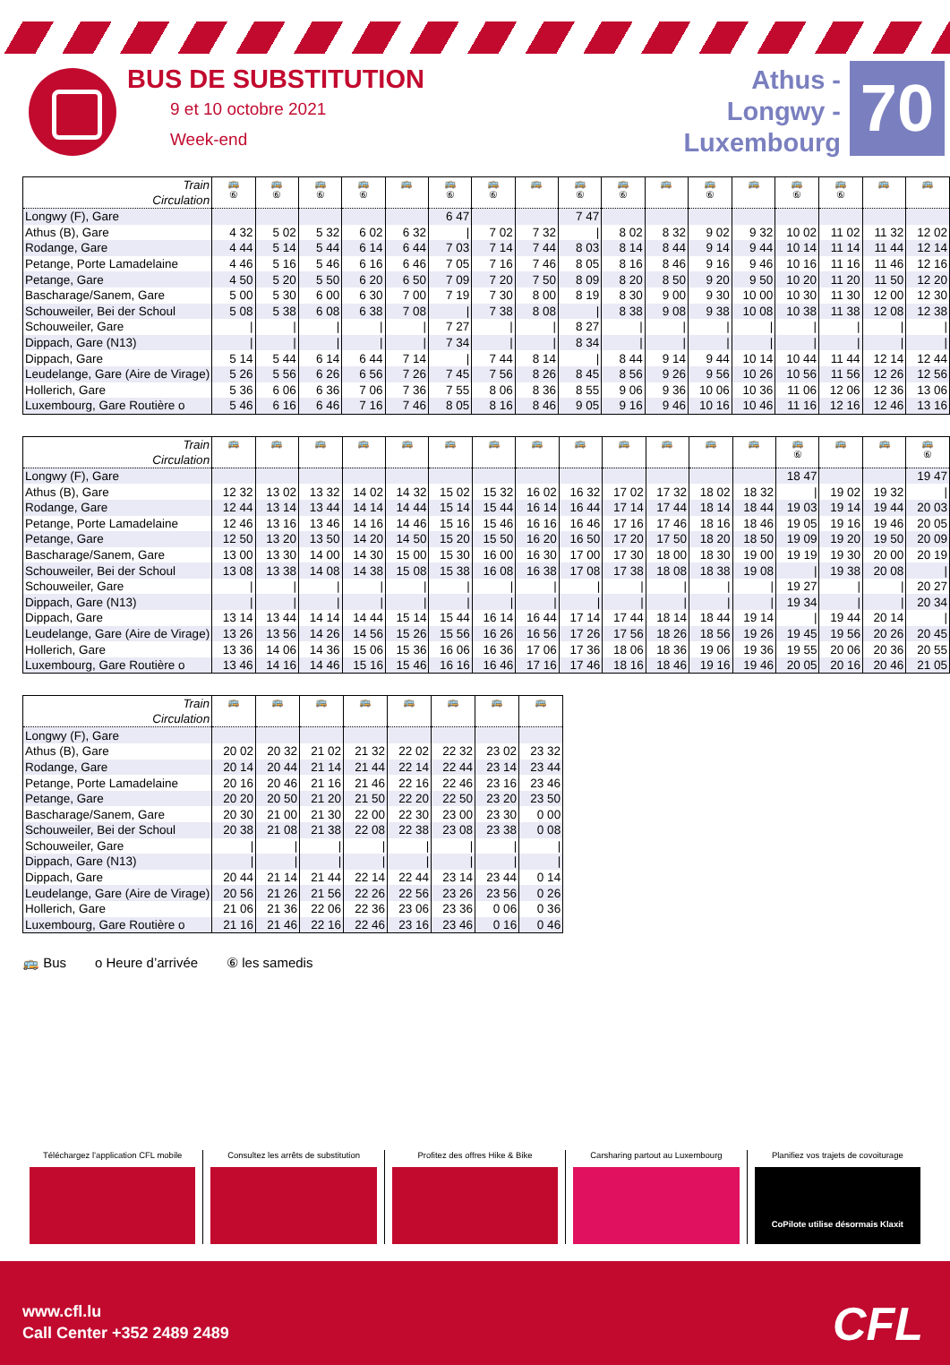BUS DE SUBSTITUTION
9 et 10 octobre 2021
Week-end
Athus -
Longwy -
Luxembourg
70
| Train Circulation | 🚌 ⑥ | 🚌 ⑥ | 🚌 ⑥ | 🚌 ⑥ | 🚌 | 🚌 ⑥ | 🚌 ⑥ | 🚌 | 🚌 ⑥ | 🚌 ⑥ | 🚌 | 🚌 ⑥ | 🚌 | 🚌 ⑥ | 🚌 ⑥ | 🚌 | 🚌 |
| --- | --- | --- | --- | --- | --- | --- | --- | --- | --- | --- | --- | --- | --- | --- | --- | --- | --- |
| Longwy (F), Gare | | | | | | 6 47 | | | 7 47 | | | | | | | | |
| Athus (B), Gare | 4 32 | 5 02 | 5 32 | 6 02 | 6 32 | / | 7 02 | 7 32 | / | 8 02 | 8 32 | 9 02 | 9 32 | 10 02 | 11 02 | 11 32 | 12 02 |
| Rodange, Gare | 4 44 | 5 14 | 5 44 | 6 14 | 6 44 | 7 03 | 7 14 | 7 44 | 8 03 | 8 14 | 8 44 | 9 14 | 9 44 | 10 14 | 11 14 | 11 44 | 12 14 |
| Petange, Porte Lamadelaine | 4 46 | 5 16 | 5 46 | 6 16 | 6 46 | 7 05 | 7 16 | 7 46 | 8 05 | 8 16 | 8 46 | 9 16 | 9 46 | 10 16 | 11 16 | 11 46 | 12 16 |
| Petange, Gare | 4 50 | 5 20 | 5 50 | 6 20 | 6 50 | 7 09 | 7 20 | 7 50 | 8 09 | 8 20 | 8 50 | 9 20 | 9 50 | 10 20 | 11 20 | 11 50 | 12 20 |
| Bascharage/Sanem, Gare | 5 00 | 5 30 | 6 00 | 6 30 | 7 00 | 7 19 | 7 30 | 8 00 | 8 19 | 8 30 | 9 00 | 9 30 | 10 00 | 10 30 | 11 30 | 12 00 | 12 30 |
| Schouweiler, Bei der Schoul | 5 08 | 5 38 | 6 08 | 6 38 | 7 08 | / | 7 38 | 8 08 | / | 8 38 | 9 08 | 9 38 | 10 08 | 10 38 | 11 38 | 12 08 | 12 38 |
| Schouweiler, Gare | / | / | / | / | / | 7 27 | / | / | 8 27 | / | / | / | / | / | / | / | / |
| Dippach, Gare (N13) | / | / | / | / | / | 7 34 | / | / | 8 34 | / | / | / | / | / | / | / | / |
| Dippach, Gare | 5 14 | 5 44 | 6 14 | 6 44 | 7 14 | / | 7 44 | 8 14 | / | 8 44 | 9 14 | 9 44 | 10 14 | 10 44 | 11 44 | 12 14 | 12 44 |
| Leudelange, Gare (Aire de Virage) | 5 26 | 5 56 | 6 26 | 6 56 | 7 26 | 7 45 | 7 56 | 8 26 | 8 45 | 8 56 | 9 26 | 9 56 | 10 26 | 10 56 | 11 56 | 12 26 | 12 56 |
| Hollerich, Gare | 5 36 | 6 06 | 6 36 | 7 06 | 7 36 | 7 55 | 8 06 | 8 36 | 8 55 | 9 06 | 9 36 | 10 06 | 10 36 | 11 06 | 12 06 | 12 36 | 13 06 |
| Luxembourg, Gare Routière o | 5 46 | 6 16 | 6 46 | 7 16 | 7 46 | 8 05 | 8 16 | 8 46 | 9 05 | 9 16 | 9 46 | 10 16 | 10 46 | 11 16 | 12 16 | 12 46 | 13 16 |
| Train Circulation | 🚌 | 🚌 | 🚌 | 🚌 | 🚌 | 🚌 | 🚌 | 🚌 | 🚌 | 🚌 | 🚌 | 🚌 | 🚌 | 🚌 ⑥ | 🚌 | 🚌 | 🚌 ⑥ |
| --- | --- | --- | --- | --- | --- | --- | --- | --- | --- | --- | --- | --- | --- | --- | --- | --- | --- |
| Longwy (F), Gare | | | | | | | | | | | | | | 18 47 | | | 19 47 |
| Athus (B), Gare | 12 32 | 13 02 | 13 32 | 14 02 | 14 32 | 15 02 | 15 32 | 16 02 | 16 32 | 17 02 | 17 32 | 18 02 | 18 32 | / | 19 02 | 19 32 | / |
| Rodange, Gare | 12 44 | 13 14 | 13 44 | 14 14 | 14 44 | 15 14 | 15 44 | 16 14 | 16 44 | 17 14 | 17 44 | 18 14 | 18 44 | 19 03 | 19 14 | 19 44 | 20 03 |
| Petange, Porte Lamadelaine | 12 46 | 13 16 | 13 46 | 14 16 | 14 46 | 15 16 | 15 46 | 16 16 | 16 46 | 17 16 | 17 46 | 18 16 | 18 46 | 19 05 | 19 16 | 19 46 | 20 05 |
| Petange, Gare | 12 50 | 13 20 | 13 50 | 14 20 | 14 50 | 15 20 | 15 50 | 16 20 | 16 50 | 17 20 | 17 50 | 18 20 | 18 50 | 19 09 | 19 20 | 19 50 | 20 09 |
| Bascharage/Sanem, Gare | 13 00 | 13 30 | 14 00 | 14 30 | 15 00 | 15 30 | 16 00 | 16 30 | 17 00 | 17 30 | 18 00 | 18 30 | 19 00 | 19 19 | 19 30 | 20 00 | 20 19 |
| Schouweiler, Bei der Schoul | 13 08 | 13 38 | 14 08 | 14 38 | 15 08 | 15 38 | 16 08 | 16 38 | 17 08 | 17 38 | 18 08 | 18 38 | 19 08 | / | 19 38 | 20 08 | / |
| Schouweiler, Gare | / | / | / | / | / | / | / | / | / | / | / | / | / | 19 27 | / | / | 20 27 |
| Dippach, Gare (N13) | / | / | / | / | / | / | / | / | / | / | / | / | / | 19 34 | / | / | 20 34 |
| Dippach, Gare | 13 14 | 13 44 | 14 14 | 14 44 | 15 14 | 15 44 | 16 14 | 16 44 | 17 14 | 17 44 | 18 14 | 18 44 | 19 14 | / | 19 44 | 20 14 | / |
| Leudelange, Gare (Aire de Virage) | 13 26 | 13 56 | 14 26 | 14 56 | 15 26 | 15 56 | 16 26 | 16 56 | 17 26 | 17 56 | 18 26 | 18 56 | 19 26 | 19 45 | 19 56 | 20 26 | 20 45 |
| Hollerich, Gare | 13 36 | 14 06 | 14 36 | 15 06 | 15 36 | 16 06 | 16 36 | 17 06 | 17 36 | 18 06 | 18 36 | 19 06 | 19 36 | 19 55 | 20 06 | 20 36 | 20 55 |
| Luxembourg, Gare Routière o | 13 46 | 14 16 | 14 46 | 15 16 | 15 46 | 16 16 | 16 46 | 17 16 | 17 46 | 18 16 | 18 46 | 19 16 | 19 46 | 20 05 | 20 16 | 20 46 | 21 05 |
| Train Circulation | 🚌 | 🚌 | 🚌 | 🚌 | 🚌 | 🚌 | 🚌 | 🚌 |
| --- | --- | --- | --- | --- | --- | --- | --- | --- |
| Longwy (F), Gare | | | | | | | | |
| Athus (B), Gare | 20 02 | 20 32 | 21 02 | 21 32 | 22 02 | 22 32 | 23 02 | 23 32 |
| Rodange, Gare | 20 14 | 20 44 | 21 14 | 21 44 | 22 14 | 22 44 | 23 14 | 23 44 |
| Petange, Porte Lamadelaine | 20 16 | 20 46 | 21 16 | 21 46 | 22 16 | 22 46 | 23 16 | 23 46 |
| Petange, Gare | 20 20 | 20 50 | 21 20 | 21 50 | 22 20 | 22 50 | 23 20 | 23 50 |
| Bascharage/Sanem, Gare | 20 30 | 21 00 | 21 30 | 22 00 | 22 30 | 23 00 | 23 30 | 0 00 |
| Schouweiler, Bei der Schoul | 20 38 | 21 08 | 21 38 | 22 08 | 22 38 | 23 08 | 23 38 | 0 08 |
| Schouweiler, Gare | / | / | / | / | / | / | / | / |
| Dippach, Gare (N13) | / | / | / | / | / | / | / | / |
| Dippach, Gare | 20 44 | 21 14 | 21 44 | 22 14 | 22 44 | 23 14 | 23 44 | 0 14 |
| Leudelange, Gare (Aire de Virage) | 20 56 | 21 26 | 21 56 | 22 26 | 22 56 | 23 26 | 23 56 | 0 26 |
| Hollerich, Gare | 21 06 | 21 36 | 22 06 | 22 36 | 23 06 | 23 36 | 0 06 | 0 36 |
| Luxembourg, Gare Routière o | 21 16 | 21 46 | 22 16 | 22 46 | 23 16 | 23 46 | 0 16 | 0 46 |
🚌 Bus o Heure d’arrivée ⑥ les samedis
Téléchargez l’application CFL mobile
Consultez les arrêts de substitution
Profitez des offres Hike & Bike
Carsharing partout au Luxembourg
Planifiez vos trajets de covoiturage
CoPilote utilise désormais Klaxit
www.cfl.lu
Call Center +352 2489 2489
CFL